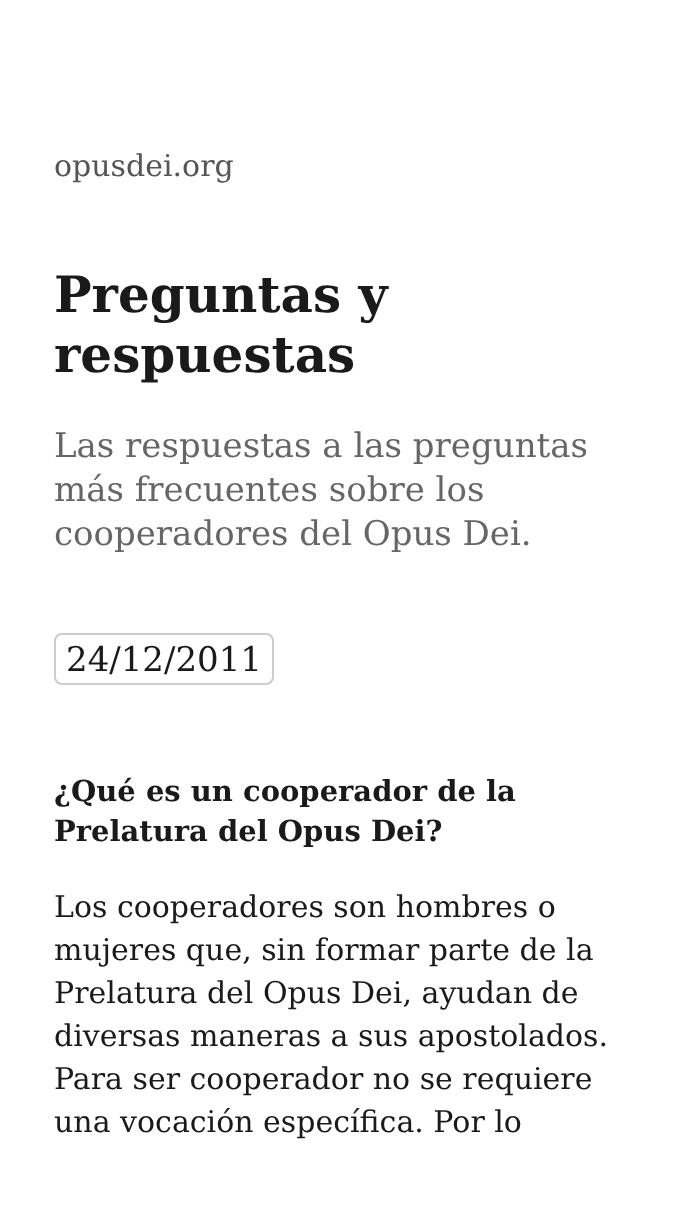opusdei.org
Preguntas y respuestas
Las respuestas a las preguntas más frecuentes sobre los cooperadores del Opus Dei.
24/12/2011
¿Qué es un cooperador de la Prelatura del Opus Dei?
Los cooperadores son hombres o mujeres que, sin formar parte de la Prelatura del Opus Dei, ayudan de diversas maneras a sus apostolados. Para ser cooperador no se requiere una vocación específica. Por lo